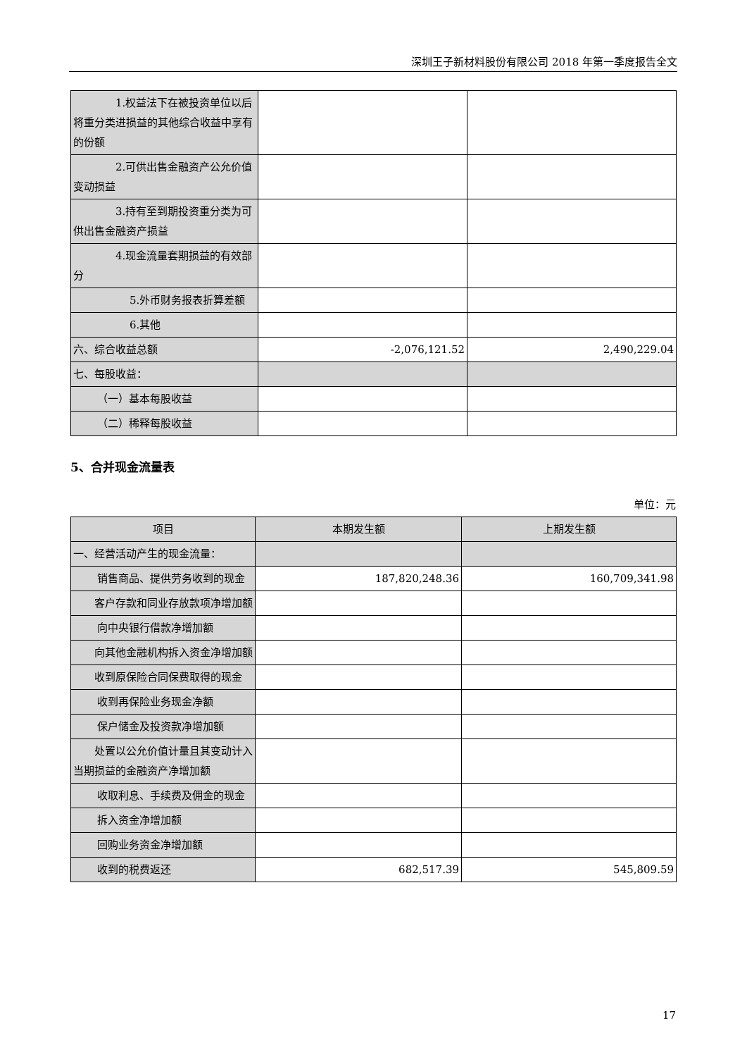深圳王子新材料股份有限公司 2018 年第一季度报告全文
| 1.权益法下在被投资单位以后将重分类进损益的其他综合收益中享有的份额 | | |
| 2.可供出售金融资产公允价值变动损益 | | |
| 3.持有至到期投资重分类为可供出售金融资产损益 | | |
| 4.现金流量套期损益的有效部分 | | |
| 5.外币财务报表折算差额 | | |
| 6.其他 | | |
| 六、综合收益总额 | -2,076,121.52 | 2,490,229.04 |
| 七、每股收益： | | |
| （一）基本每股收益 | | |
| （二）稀释每股收益 | | |
5、合并现金流量表
单位：元
| 项目 | 本期发生额 | 上期发生额 |
| --- | --- | --- |
| 一、经营活动产生的现金流量： | | |
| 销售商品、提供劳务收到的现金 | 187,820,248.36 | 160,709,341.98 |
| 客户存款和同业存放款项净增加额 | | |
| 向中央银行借款净增加额 | | |
| 向其他金融机构拆入资金净增加额 | | |
| 收到原保险合同保费取得的现金 | | |
| 收到再保险业务现金净额 | | |
| 保户储金及投资款净增加额 | | |
| 处置以公允价值计量且其变动计入当期损益的金融资产净增加额 | | |
| 收取利息、手续费及佣金的现金 | | |
| 拆入资金净增加额 | | |
| 回购业务资金净增加额 | | |
| 收到的税费返还 | 682,517.39 | 545,809.59 |
17